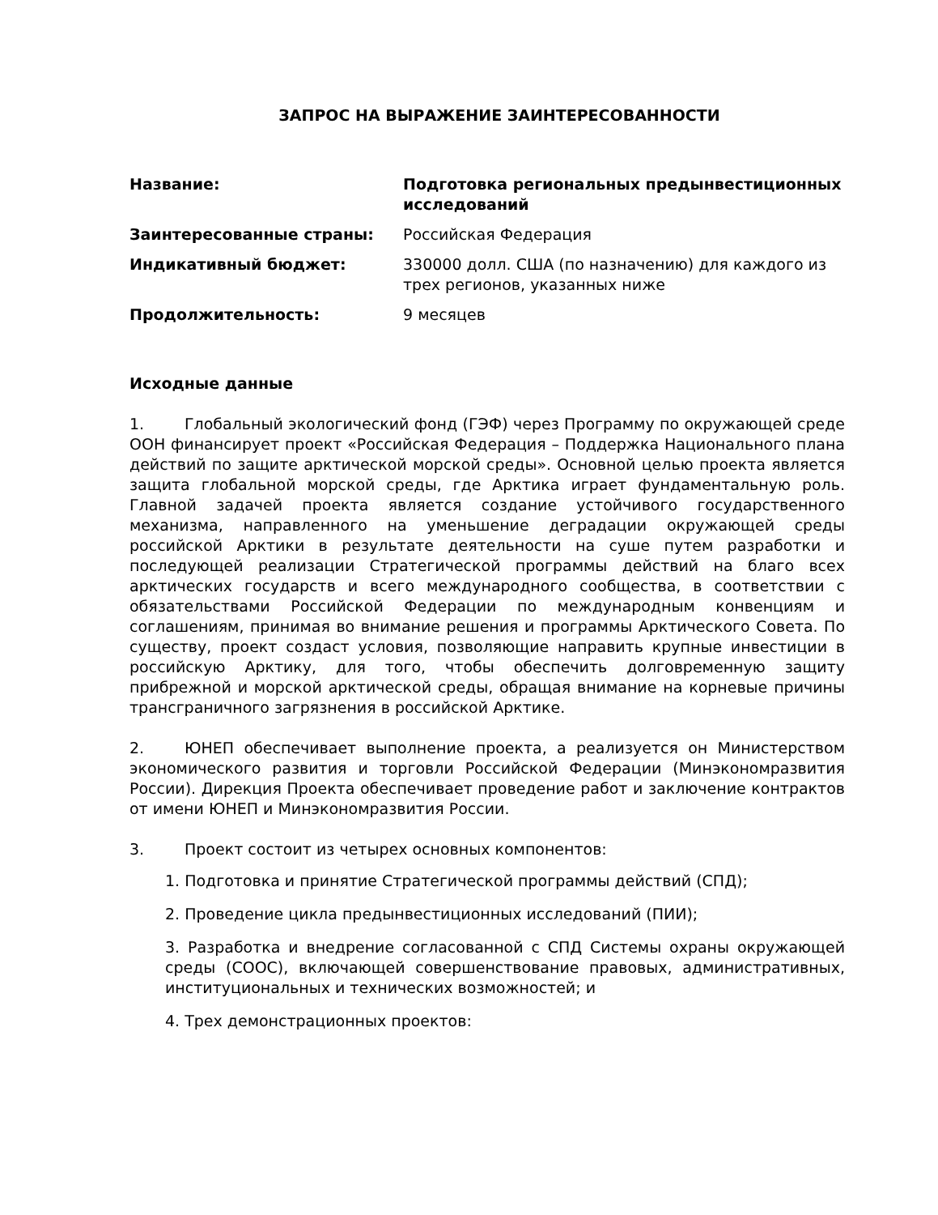ЗАПРОС НА ВЫРАЖЕНИЕ ЗАИНТЕРЕСОВАННОСТИ
Название: Подготовка региональных предынвестиционных исследований Заинтересованные страны: Российская Федерация Индикативный бюджет: 330000 долл. США (по назначению) для каждого из трех регионов, указанных ниже Продолжительность: 9 месяцев
Исходные данные
1. Глобальный экологический фонд (ГЭФ) через Программу по окружающей среде ООН финансирует проект «Российская Федерация – Поддержка Национального плана действий по защите арктической морской среды». Основной целью проекта является защита глобальной морской среды, где Арктика играет фундаментальную роль. Главной задачей проекта является создание устойчивого государственного механизма, направленного на уменьшение деградации окружающей среды российской Арктики в результате деятельности на суше путем разработки и последующей реализации Стратегической программы действий на благо всех арктических государств и всего международного сообщества, в соответствии с обязательствами Российской Федерации по международным конвенциям и соглашениям, принимая во внимание решения и программы Арктического Совета. По существу, проект создаст условия, позволяющие направить крупные инвестиции в российскую Арктику, для того, чтобы обеспечить долговременную защиту прибрежной и морской арктической среды, обращая внимание на корневые причины трансграничного загрязнения в российской Арктике.
2. ЮНЕП обеспечивает выполнение проекта, а реализуется он Министерством экономического развития и торговли Российской Федерации (Минэкономразвития России). Дирекция Проекта обеспечивает проведение работ и заключение контрактов от имени ЮНЕП и Минэкономразвития России.
3. Проект состоит из четырех основных компонентов:
1. Подготовка и принятие Стратегической программы действий (СПД);
2. Проведение цикла предынвестиционных исследований (ПИИ);
3. Разработка и внедрение согласованной с СПД Системы охраны окружающей среды (СООС), включающей совершенствование правовых, административных, институциональных и технических возможностей; и
4. Трех демонстрационных проектов: